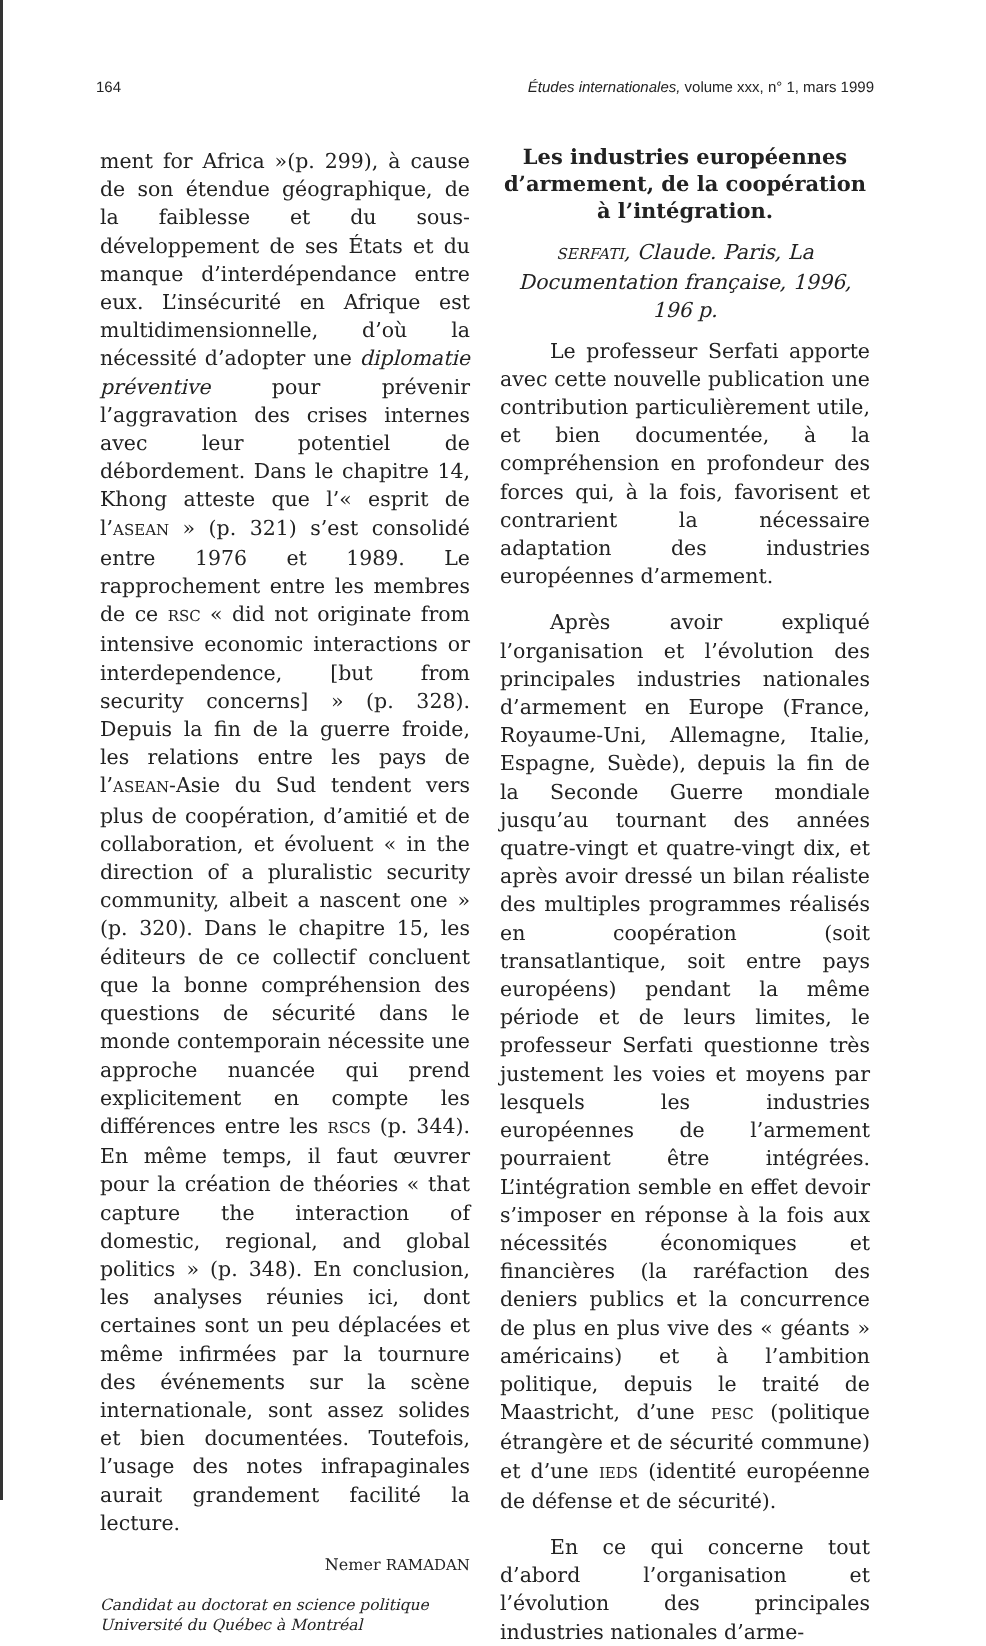164 Études internationales, volume xxx, n° 1, mars 1999
ment for Africa »(p. 299), à cause de son étendue géographique, de la faiblesse et du sous-développement de ses États et du manque d’interdépendance entre eux. L’insécurité en Afrique est multidimensionnelle, d’où la nécessité d’adopter une diplomatie préventive pour prévenir l’aggravation des crises internes avec leur potentiel de débordement. Dans le chapitre 14, Khong atteste que l’« esprit de l’ASEAN » (p. 321) s’est consolidé entre 1976 et 1989. Le rapprochement entre les membres de ce RSC « did not originate from intensive economic interactions or interdependence, [but from security concerns] » (p. 328). Depuis la fin de la guerre froide, les relations entre les pays de l’ASEAN-Asie du Sud tendent vers plus de coopération, d’amitié et de collaboration, et évoluent « in the direction of a pluralistic security community, albeit a nascent one » (p. 320). Dans le chapitre 15, les éditeurs de ce collectif concluent que la bonne compréhension des questions de sécurité dans le monde contemporain nécessite une approche nuancée qui prend explicitement en compte les différences entre les RSCS (p. 344). En même temps, il faut œuvrer pour la création de théories « that capture the interaction of domestic, regional, and global politics » (p. 348). En conclusion, les analyses réunies ici, dont certaines sont un peu déplacées et même infirmées par la tournure des événements sur la scène internationale, sont assez solides et bien documentées. Toutefois, l’usage des notes infrapaginales aurait grandement facilité la lecture.
Nemer RAMADAN
Candidat au doctorat en science politique
Université du Québec à Montréal
Les industries européennes d’armement, de la coopération à l’intégration.
SERFATI, Claude. Paris, La Documentation française, 1996, 196 p.
Le professeur Serfati apporte avec cette nouvelle publication une contribution particulièrement utile, et bien documentée, à la compréhension en profondeur des forces qui, à la fois, favorisent et contrarient la nécessaire adaptation des industries européennes d’armement.
Après avoir expliqué l’organisation et l’évolution des principales industries nationales d’armement en Europe (France, Royaume-Uni, Allemagne, Italie, Espagne, Suède), depuis la fin de la Seconde Guerre mondiale jusqu’au tournant des années quatre-vingt et quatre-vingt dix, et après avoir dressé un bilan réaliste des multiples programmes réalisés en coopération (soit transatlantique, soit entre pays européens) pendant la même période et de leurs limites, le professeur Serfati questionne très justement les voies et moyens par lesquels les industries européennes de l’armement pourraient être intégrées. L’intégration semble en effet devoir s’imposer en réponse à la fois aux nécessités économiques et financières (la raréfaction des deniers publics et la concurrence de plus en plus vive des « géants » américains) et à l’ambition politique, depuis le traité de Maastricht, d’une PESC (politique étrangère et de sécurité commune) et d’une IEDS (identité européenne de défense et de sécurité).
En ce qui concerne tout d’abord l’organisation et l’évolution des principales industries nationales d’arme-